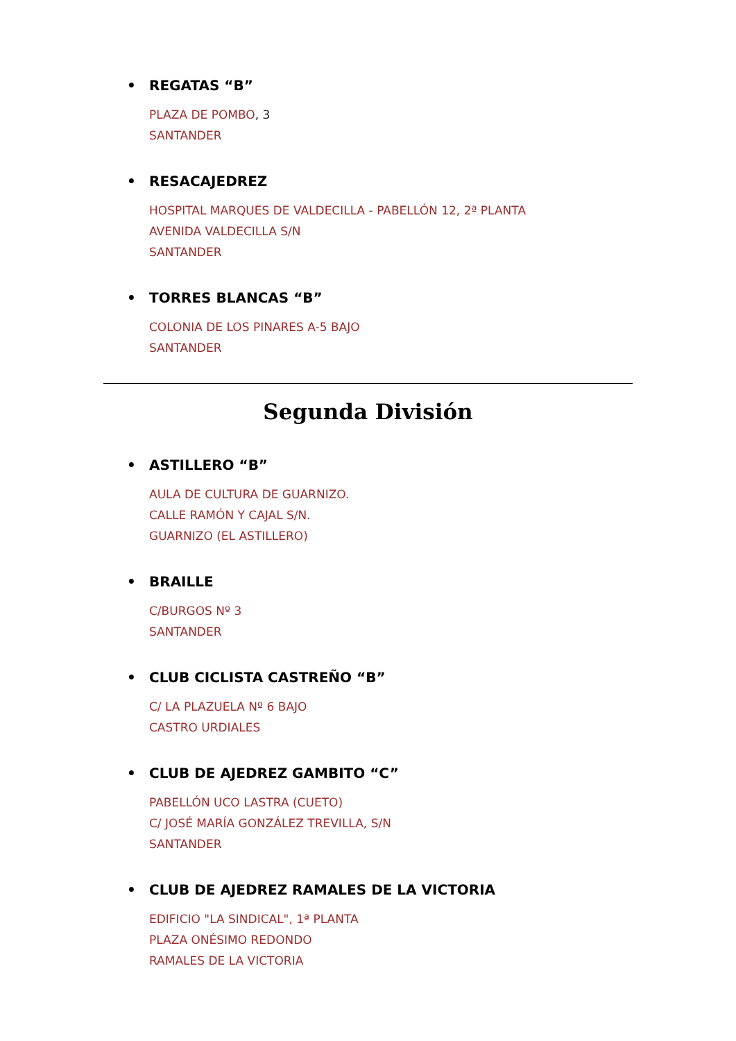• REGATAS “B”
PLAZA DE POMBO, 3
SANTANDER
• RESACAJEDREZ
HOSPITAL MARQUES DE VALDECILLA - PABELLÓN 12, 2ª PLANTA
AVENIDA VALDECILLA S/N
SANTANDER
• TORRES BLANCAS “B”
COLONIA DE LOS PINARES A-5 BAJO
SANTANDER
Segunda División
• ASTILLERO “B”
AULA DE CULTURA DE GUARNIZO.
CALLE RAMÓN Y CAJAL S/N.
GUARNIZO (EL ASTILLERO)
• BRAILLE
C/BURGOS Nº 3
SANTANDER
• CLUB CICLISTA CASTREÑO “B”
C/ LA PLAZUELA Nº 6 BAJO
CASTRO URDIALES
• CLUB DE AJEDREZ GAMBITO “C”
PABELLÓN UCO LASTRA (CUETO)
C/ JOSÉ MARÍA GONZÁLEZ TREVILLA, S/N
SANTANDER
• CLUB DE AJEDREZ RAMALES DE LA VICTORIA
EDIFICIO "LA SINDICAL", 1ª PLANTA
PLAZA ONÉSIMO REDONDO
RAMALES DE LA VICTORIA